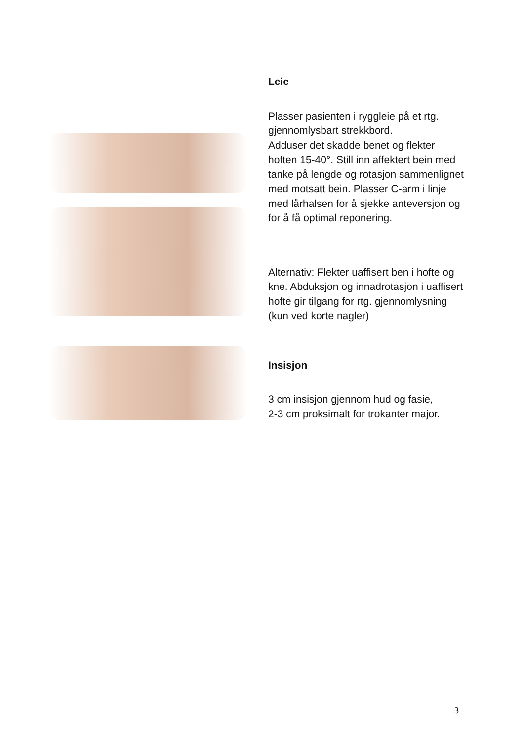Leie
Plasser pasienten i ryggleie på et rtg. gjennomlysbart strekkbord.
Adduser det skadde benet og flekter hoften 15-40°. Still inn affektert bein med tanke på lengde og rotasjon sammenlignet med motsatt bein. Plasser C-arm i linje med lårhalsen for å sjekke anteversjon og for å få optimal reponering.
Alternativ: Flekter uaffisert ben i hofte og kne. Abduksjon og innadrotasjon i uaffisert hofte gir tilgang for rtg. gjennomlysning (kun ved korte nagler)
Insisjon
3 cm insisjon gjennom hud og fasie,
2-3 cm proksimalt for trokanter major.
3